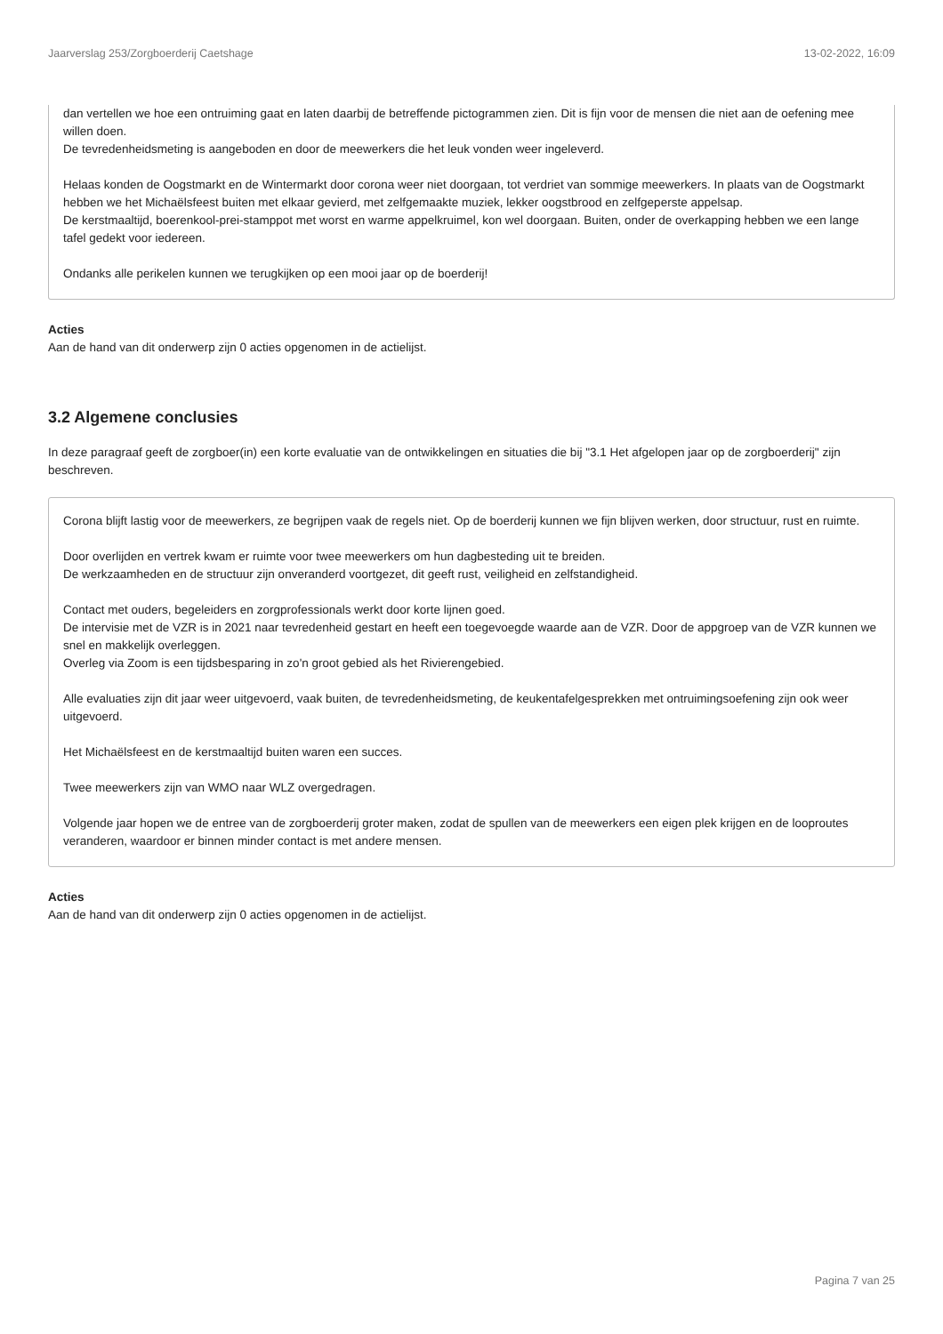Jaarverslag 253/Zorgboerderij Caetshage 13-02-2022, 16:09
dan vertellen we hoe een ontruiming gaat en laten daarbij de betreffende pictogrammen zien. Dit is fijn voor de mensen die niet aan de oefening mee willen doen.
De tevredenheidsmeting is aangeboden en door de meewerkers die het leuk vonden weer ingeleverd.
Helaas konden de Oogstmarkt en de Wintermarkt door corona weer niet doorgaan, tot verdriet van sommige meewerkers. In plaats van de Oogstmarkt hebben we het Michaëlsfeest buiten met elkaar gevierd, met zelfgemaakte muziek, lekker oogstbrood en zelfgeperste appelsap.
De kerstmaaltijd, boerenkool-prei-stamppot met worst en warme appelkruimel, kon wel doorgaan. Buiten, onder de overkapping hebben we een lange tafel gedekt voor iedereen.
Ondanks alle perikelen kunnen we terugkijken op een mooi jaar op de boerderij!
Acties
Aan de hand van dit onderwerp zijn 0 acties opgenomen in de actielijst.
3.2 Algemene conclusies
In deze paragraaf geeft de zorgboer(in) een korte evaluatie van de ontwikkelingen en situaties die bij "3.1 Het afgelopen jaar op de zorgboerderij" zijn beschreven.
Corona blijft lastig voor de meewerkers, ze begrijpen vaak de regels niet. Op de boerderij kunnen we fijn blijven werken, door structuur, rust en ruimte.
Door overlijden en vertrek kwam er ruimte voor twee meewerkers om hun dagbesteding uit te breiden.
De werkzaamheden en de structuur zijn onveranderd voortgezet, dit geeft rust, veiligheid en zelfstandigheid.
Contact met ouders, begeleiders en zorgprofessionals werkt door korte lijnen goed.
De intervisie met de VZR is in 2021 naar tevredenheid gestart en heeft een toegevoegde waarde aan de VZR. Door de appgroep van de VZR kunnen we snel en makkelijk overleggen.
Overleg via Zoom is een tijdsbesparing in zo'n groot gebied als het Rivierengebied.
Alle evaluaties zijn dit jaar weer uitgevoerd, vaak buiten, de tevredenheidsmeting, de keukentafelgesprekken met ontruimingsoefening zijn ook weer uitgevoerd.
Het Michaëlsfeest en de kerstmaaltijd buiten waren een succes.
Twee meewerkers zijn van WMO naar WLZ overgedragen.
Volgende jaar hopen we de entree van de zorgboerderij groter maken, zodat de spullen van de meewerkers een eigen plek krijgen en de looproutes veranderen, waardoor er binnen minder contact is met andere mensen.
Acties
Aan de hand van dit onderwerp zijn 0 acties opgenomen in de actielijst.
Pagina 7 van 25